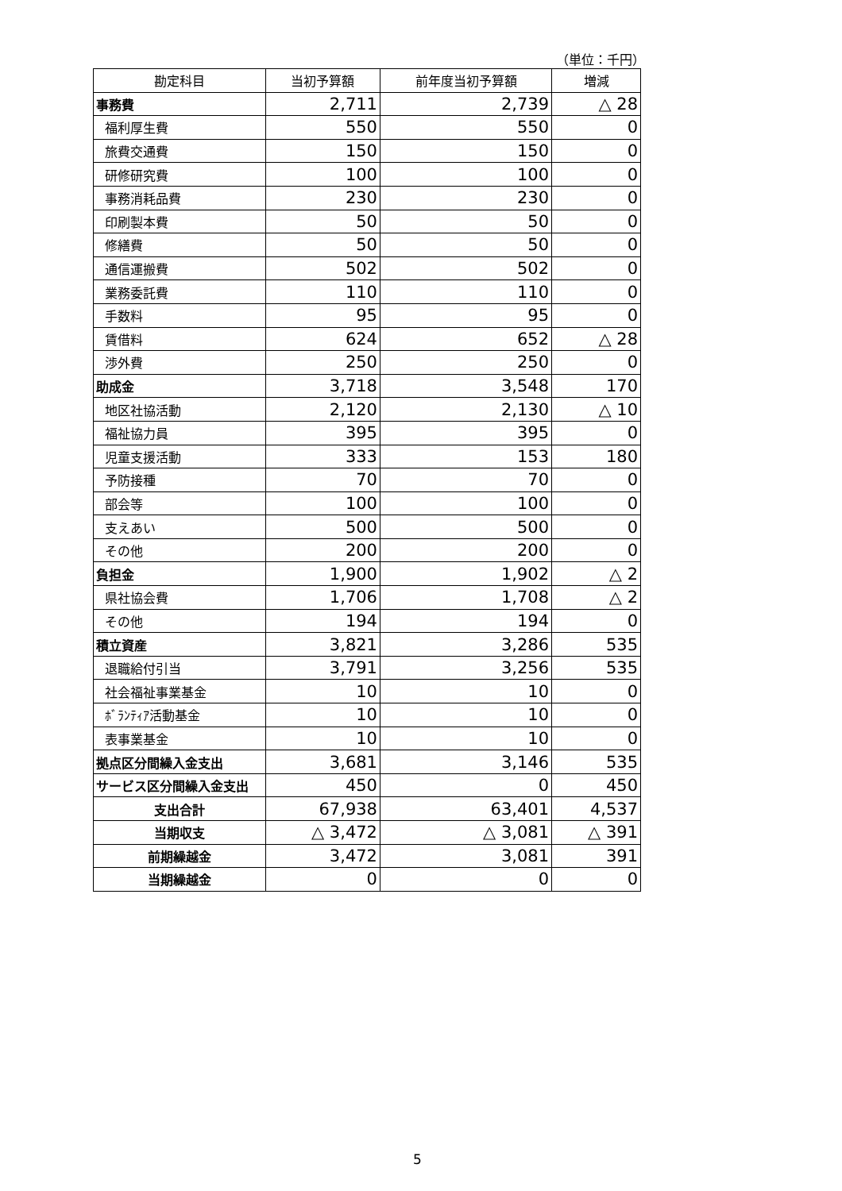（単位：千円）
| 勘定科目 | 当初予算額 | 前年度当初予算額 | 増減 |
| --- | --- | --- | --- |
| 事務費 | 2,711 | 2,739 | △ 28 |
| 福利厚生費 | 550 | 550 | 0 |
| 旅費交通費 | 150 | 150 | 0 |
| 研修研究費 | 100 | 100 | 0 |
| 事務消耗品費 | 230 | 230 | 0 |
| 印刷製本費 | 50 | 50 | 0 |
| 修繕費 | 50 | 50 | 0 |
| 通信運搬費 | 502 | 502 | 0 |
| 業務委託費 | 110 | 110 | 0 |
| 手数料 | 95 | 95 | 0 |
| 賃借料 | 624 | 652 | △ 28 |
| 渉外費 | 250 | 250 | 0 |
| 助成金 | 3,718 | 3,548 | 170 |
| 地区社協活動 | 2,120 | 2,130 | △ 10 |
| 福祉協力員 | 395 | 395 | 0 |
| 児童支援活動 | 333 | 153 | 180 |
| 予防接種 | 70 | 70 | 0 |
| 部会等 | 100 | 100 | 0 |
| 支えあい | 500 | 500 | 0 |
| その他 | 200 | 200 | 0 |
| 負担金 | 1,900 | 1,902 | △ 2 |
| 県社協会費 | 1,706 | 1,708 | △ 2 |
| その他 | 194 | 194 | 0 |
| 積立資産 | 3,821 | 3,286 | 535 |
| 退職給付引当 | 3,791 | 3,256 | 535 |
| 社会福祉事業基金 | 10 | 10 | 0 |
| ﾎﾞﾗﾝﾃｨｱ活動基金 | 10 | 10 | 0 |
| 表事業基金 | 10 | 10 | 0 |
| 拠点区分間繰入金支出 | 3,681 | 3,146 | 535 |
| サービス区分間繰入金支出 | 450 | 0 | 450 |
| 支出合計 | 67,938 | 63,401 | 4,537 |
| 当期収支 | △ 3,472 | △ 3,081 | △ 391 |
| 前期繰越金 | 3,472 | 3,081 | 391 |
| 当期繰越金 | 0 | 0 | 0 |
5